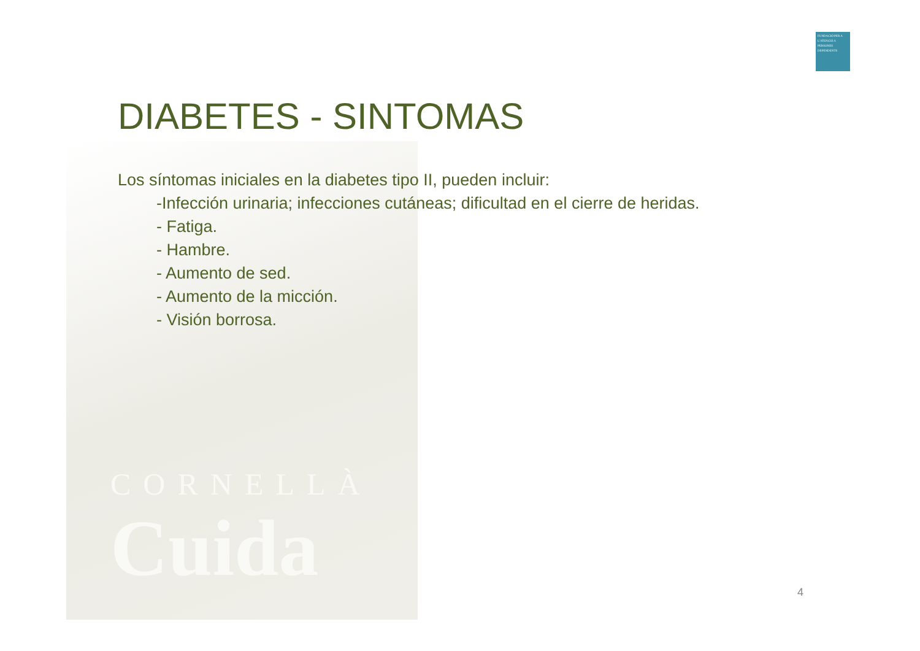FUNDACIÓ PER A L'ATENCIÓ A PERSONES DEPENDENTS
CORNELLÀ
Cuida
DIABETES - SINTOMAS
Los síntomas iniciales en la diabetes tipo II, pueden incluir:
-Infección urinaria; infecciones cutáneas; dificultad en el cierre de heridas.
- Fatiga.
- Hambre.
- Aumento de sed.
- Aumento de la micción.
- Visión borrosa.
4